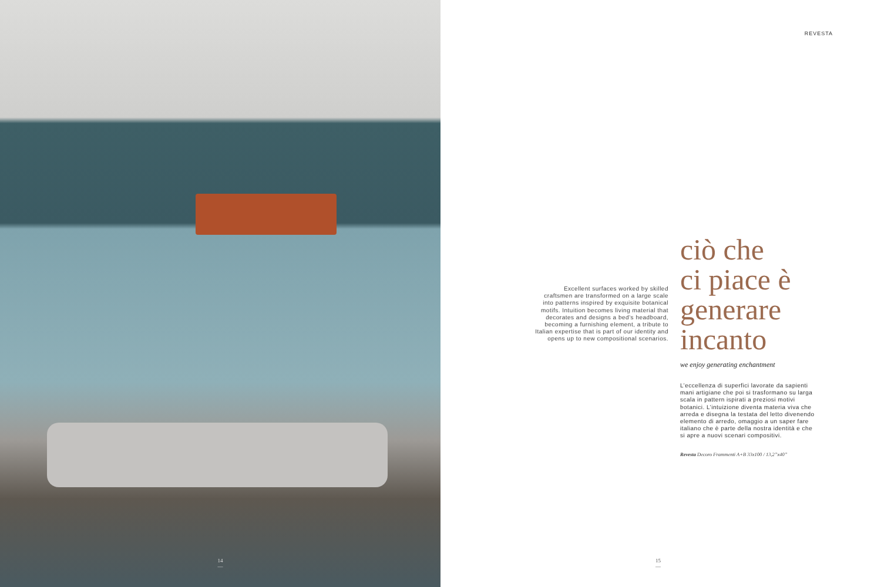14
—
REVESTA
Excellent surfaces worked by skilled craftsmen are transformed on a large scale into patterns inspired by exquisite botanical motifs. Intuition becomes living material that decorates and designs a bed’s headboard, becoming a furnishing element, a tribute to Italian expertise that is part of our identity and opens up to new compositional scenarios.
ciò che
ci piace è
generare
incanto
we enjoy generating enchantment
L’eccellenza di superfici lavorate da sapienti mani artigiane che poi si trasformano su larga scala in pattern ispirati a preziosi motivi botanici. L’intuizione diventa materia viva che arreda e disegna la testata del letto divenendo elemento di arredo, omaggio a un saper fare italiano che è parte della nostra identità e che si apre a nuovi scenari compositivi.
Revesta Decoro Frammenti A+B 33x100 / 13,2”x40”
15
—